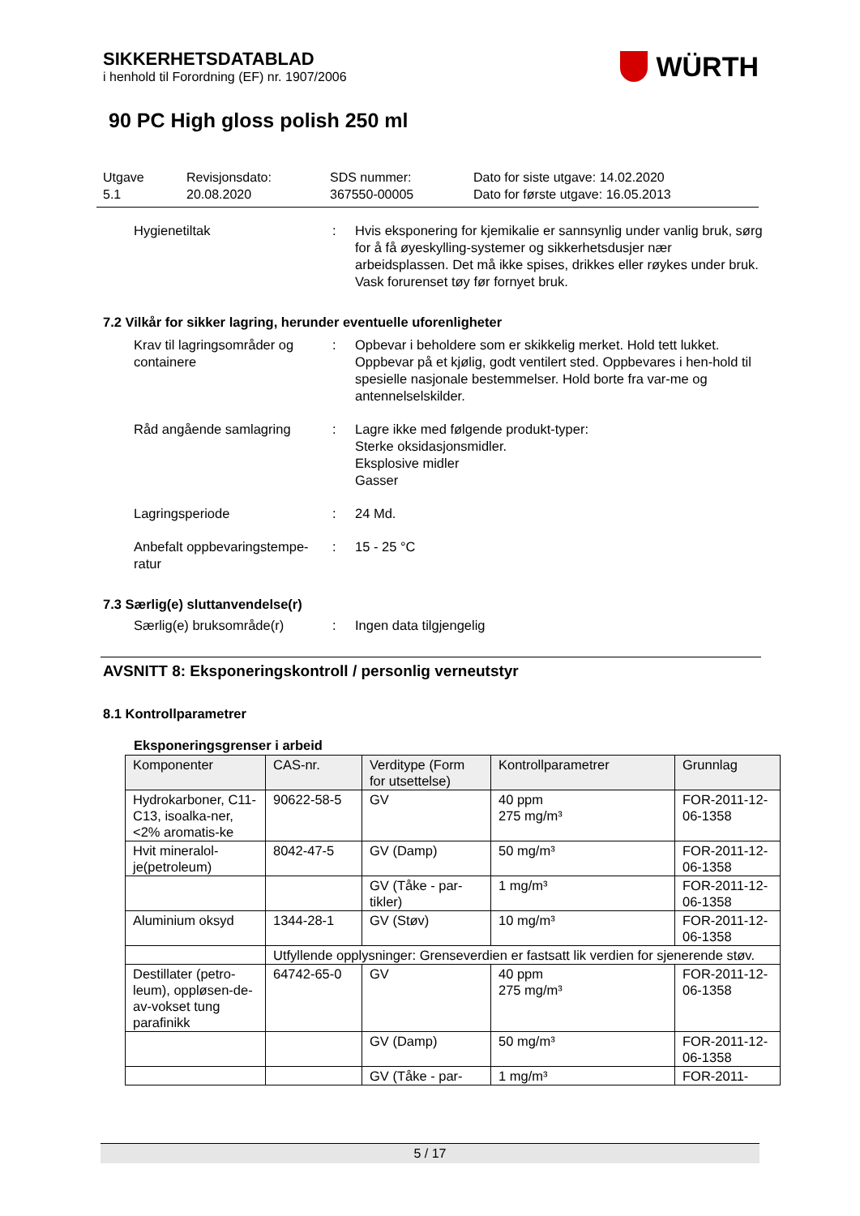SIKKERHETSDATABLAD
i henhold til Forordning (EF) nr. 1907/2006
WÜRTH
90 PC High gloss polish 250 ml
Utgave
5.1
Revisjonsdato:
20.08.2020
SDS nummer:
367550-00005
Dato for siste utgave: 14.02.2020
Dato for første utgave: 16.05.2013
Hygienetiltak : Hvis eksponering for kjemikalie er sannsynlig under vanlig bruk, sørg for å få øyeskylling-systemer og sikkerhetsdusjer nær arbeidsplassen. Det må ikke spises, drikkes eller røykes under bruk. Vask forurenset tøy før fornyet bruk.
7.2 Vilkår for sikker lagring, herunder eventuelle uforenligheter
Krav til lagringsområder og containere
: Opbevar i beholdere som er skikkelig merket. Hold tett lukket. Oppbevar på et kjølig, godt ventilert sted. Oppbevares i hen-hold til spesielle nasjonale bestemmelser. Hold borte fra var-me og antennelselskilder.
Råd angående samlagring : Lagre ikke med følgende produkt-typer:
Sterke oksidasjonsmidler.
Eksplosive midler
Gasser
Lagringsperiode : 24 Md.
Anbefalt oppbevaringstempe-ratur
: 15 - 25 °C
7.3 Særlig(e) sluttanvendelse(r)
Særlig(e) bruksområde(r) : Ingen data tilgjengelig
AVSNITT 8: Eksponeringskontroll / personlig verneutstyr
8.1 Kontrollparametrer
Eksponeringsgrenser i arbeid
| Komponenter | CAS-nr. | Verditype (Form for utsettelse) | Kontrollparametrer | Grunnlag |
| --- | --- | --- | --- | --- |
| Hydrokarboner, C11-C13, isoalka-ner,<2% aromatis-ke | 90622-58-5 | GV | 40 ppm 275 mg/m³ | FOR-2011-12-06-1358 |
| Hvit mineralol-je(petroleum) | 8042-47-5 | GV (Damp) | 50 mg/m³ | FOR-2011-12-06-1358 |
| | | GV (Tåke - par-tikler) | 1 mg/m³ | FOR-2011-12-06-1358 |
| Aluminium oksyd | 1344-28-1 | GV (Støv) | 10 mg/m³ | FOR-2011-12-06-1358 |
| | Utfyllende opplysninger: Grenseverdien er fastsatt lik verdien for sjenerende støv. | | | |
| Destillater (petro-leum), oppløsen-de-av-vokset tung parafinikk | 64742-65-0 | GV | 40 ppm 275 mg/m³ | FOR-2011-12-06-1358 |
| | | GV (Damp) | 50 mg/m³ | FOR-2011-12-06-1358 |
| | | GV (Tåke - par- | 1 mg/m³ | FOR-2011- |
5 / 17